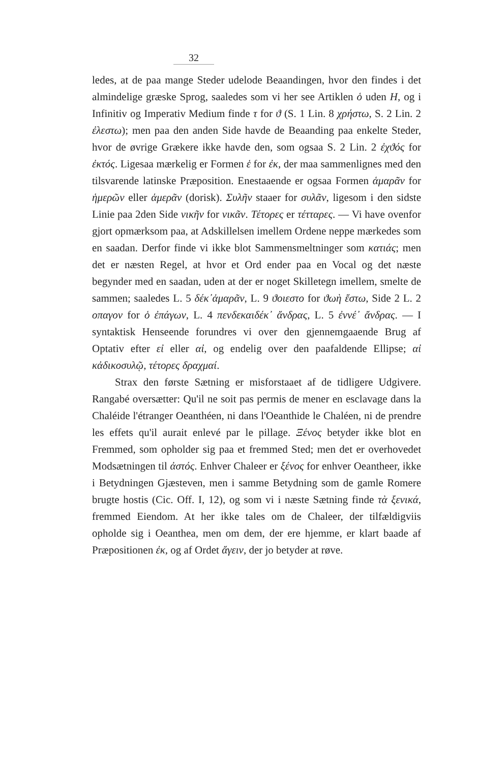32
ledes, at de paa mange Steder udelode Beaandingen, hvor den findes i det almindelige græske Sprog, saaledes som vi her see Artiklen ὁ uden H, og i Infinitiv og Imperativ Medium finde τ for ϑ (S. 1 Lin. 8 χρήστω, S. 2 Lin. 2 ἐλεστω); men paa den anden Side havde de Beaanding paa enkelte Steder, hvor de øvrige Grækere ikke havde den, som ogsaa S. 2 Lin. 2 ἐχϑός for ἐκτός. Ligesaa mærkelig er Formen ἑ for ἐκ, der maa sammenlignes med den tilsvarende latinske Præposition. Enestaaende er ogsaa Formen ἁμαρᾶν for ἡμερῶν eller ἁμερᾶν (dorisk). Συλῆν staaer for συλᾶν, ligesom i den sidste Linie paa 2den Side νικῆν for νικᾶν. Τέτορες er τέτταρες. — Vi have ovenfor gjort opmærksom paa, at Adskillelsen imellem Ordene neppe mærkedes som en saadan. Derfor finde vi ikke blot Sammensmeltninger som κατιάς; men det er næsten Regel, at hvor et Ord ender paa en Vocal og det næste begynder med en saadan, uden at der er noget Skilletegn imellem, smelte de sammen; saaledes L. 5 δέκ᾽ἁμαρᾶν, L. 9 ϑοιεστο for ϑωὴ ἔστω, Side 2 L. 2 οπαγον for ὁ ἐπάγων, L. 4 πενδεκαιδέκ᾽ ἄνδρας, L. 5 ἐννέ᾽ ἄνδρας. — I syntaktisk Henseende forundres vi over den gjennemgaaende Brug af Optativ efter εἰ eller αἰ, og endelig over den paafaldende Ellipse; αἰ κἀδικοσυλῷ, τέτορες δραχμαί.
Strax den første Sætning er misforstaaet af de tidligere Udgivere. Rangabé oversætter: Qu'il ne soit pas permis de mener en esclavage dans la Chaléide l'étranger Oeanthéen, ni dans l'Oeanthide le Chaléen, ni de prendre les effets qu'il aurait enlevé par le pillage. Ξένος betyder ikke blot en Fremmed, som opholder sig paa et fremmed Sted; men det er overhovedet Modsætningen til ἀστός. Enhver Chaleer er ξένος for enhver Oeantheer, ikke i Betydningen Gjæsteven, men i samme Betydning som de gamle Romere brugte hostis (Cic. Off. I, 12), og som vi i næste Sætning finde τὰ ξενικά, fremmed Eiendom. At her ikke tales om de Chaleer, der tilfældigviis opholde sig i Oeanthea, men om dem, der ere hjemme, er klart baade af Præpositionen ἐκ, og af Ordet ἄγειν, der jo betyder at røve.